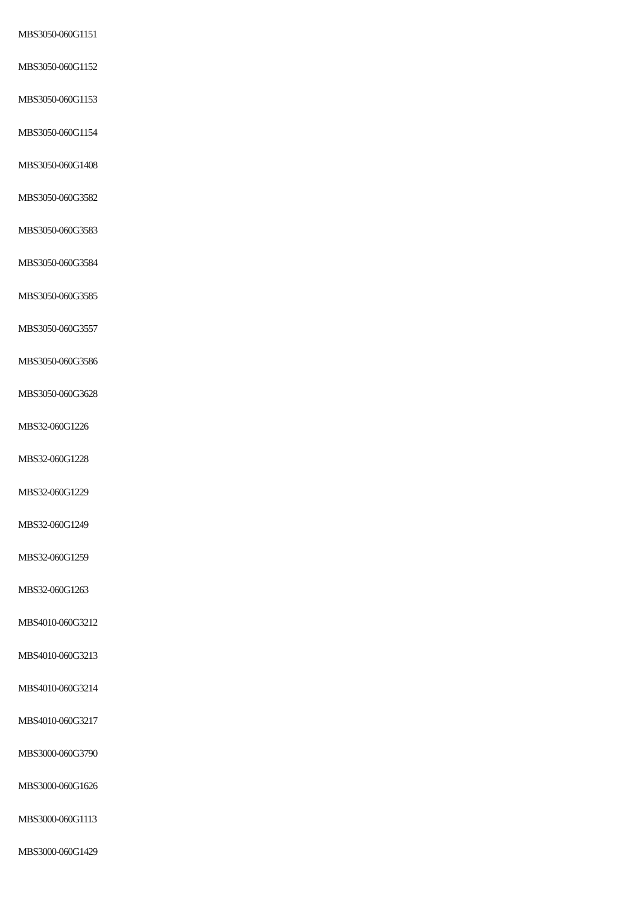MBS3050-060G1151
MBS3050-060G1152
MBS3050-060G1153
MBS3050-060G1154
MBS3050-060G1408
MBS3050-060G3582
MBS3050-060G3583
MBS3050-060G3584
MBS3050-060G3585
MBS3050-060G3557
MBS3050-060G3586
MBS3050-060G3628
MBS32-060G1226
MBS32-060G1228
MBS32-060G1229
MBS32-060G1249
MBS32-060G1259
MBS32-060G1263
MBS4010-060G3212
MBS4010-060G3213
MBS4010-060G3214
MBS4010-060G3217
MBS3000-060G3790
MBS3000-060G1626
MBS3000-060G1113
MBS3000-060G1429